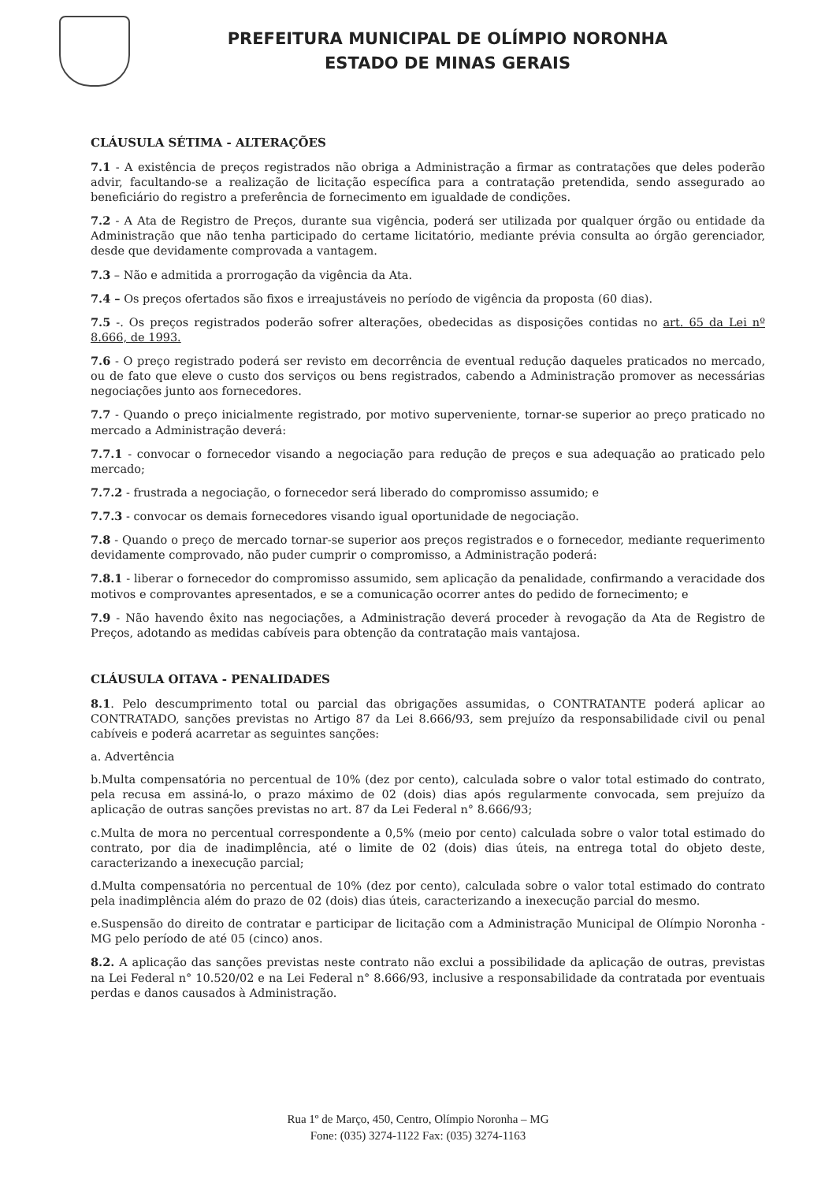PREFEITURA MUNICIPAL DE OLÍMPIO NORONHA
ESTADO DE MINAS GERAIS
CLÁUSULA SÉTIMA - ALTERAÇÕES
7.1 - A existência de preços registrados não obriga a Administração a firmar as contratações que deles poderão advir, facultando-se a realização de licitação específica para a contratação pretendida, sendo assegurado ao beneficiário do registro a preferência de fornecimento em igualdade de condições.
7.2 - A Ata de Registro de Preços, durante sua vigência, poderá ser utilizada por qualquer órgão ou entidade da Administração que não tenha participado do certame licitatório, mediante prévia consulta ao órgão gerenciador, desde que devidamente comprovada a vantagem.
7.3 – Não e admitida a prorrogação da vigência da Ata.
7.4 – Os preços ofertados são fixos e irreajustáveis no período de vigência da proposta (60 dias).
7.5 -. Os preços registrados poderão sofrer alterações, obedecidas as disposições contidas no art. 65 da Lei nº 8.666, de 1993.
7.6 - O preço registrado poderá ser revisto em decorrência de eventual redução daqueles praticados no mercado, ou de fato que eleve o custo dos serviços ou bens registrados, cabendo a Administração promover as necessárias negociações junto aos fornecedores.
7.7 - Quando o preço inicialmente registrado, por motivo superveniente, tornar-se superior ao preço praticado no mercado a Administração deverá:
7.7.1 - convocar o fornecedor visando a negociação para redução de preços e sua adequação ao praticado pelo mercado;
7.7.2 - frustrada a negociação, o fornecedor será liberado do compromisso assumido; e
7.7.3 - convocar os demais fornecedores visando igual oportunidade de negociação.
7.8 - Quando o preço de mercado tornar-se superior aos preços registrados e o fornecedor, mediante requerimento devidamente comprovado, não puder cumprir o compromisso, a Administração poderá:
7.8.1 - liberar o fornecedor do compromisso assumido, sem aplicação da penalidade, confirmando a veracidade dos motivos e comprovantes apresentados, e se a comunicação ocorrer antes do pedido de fornecimento; e
7.9 - Não havendo êxito nas negociações, a Administração deverá proceder à revogação da Ata de Registro de Preços, adotando as medidas cabíveis para obtenção da contratação mais vantajosa.
CLÁUSULA OITAVA - PENALIDADES
8.1. Pelo descumprimento total ou parcial das obrigações assumidas, o CONTRATANTE poderá aplicar ao CONTRATADO, sanções previstas no Artigo 87 da Lei 8.666/93, sem prejuízo da responsabilidade civil ou penal cabíveis e poderá acarretar as seguintes sanções:
a. Advertência
b.Multa compensatória no percentual de 10% (dez por cento), calculada sobre o valor total estimado do contrato, pela recusa em assiná-lo, o prazo máximo de 02 (dois) dias após regularmente convocada, sem prejuízo da aplicação de outras sanções previstas no art. 87 da Lei Federal n° 8.666/93;
c.Multa de mora no percentual correspondente a 0,5% (meio por cento) calculada sobre o valor total estimado do contrato, por dia de inadimplência, até o limite de 02 (dois) dias úteis, na entrega total do objeto deste, caracterizando a inexecução parcial;
d.Multa compensatória no percentual de 10% (dez por cento), calculada sobre o valor total estimado do contrato pela inadimplência além do prazo de 02 (dois) dias úteis, caracterizando a inexecução parcial do mesmo.
e.Suspensão do direito de contratar e participar de licitação com a Administração Municipal de Olímpio Noronha - MG pelo período de até 05 (cinco) anos.
8.2. A aplicação das sanções previstas neste contrato não exclui a possibilidade da aplicação de outras, previstas na Lei Federal n° 10.520/02 e na Lei Federal n° 8.666/93, inclusive a responsabilidade da contratada por eventuais perdas e danos causados à Administração.
Rua 1º de Março, 450, Centro, Olímpio Noronha – MG
Fone: (035) 3274-1122 Fax: (035) 3274-1163